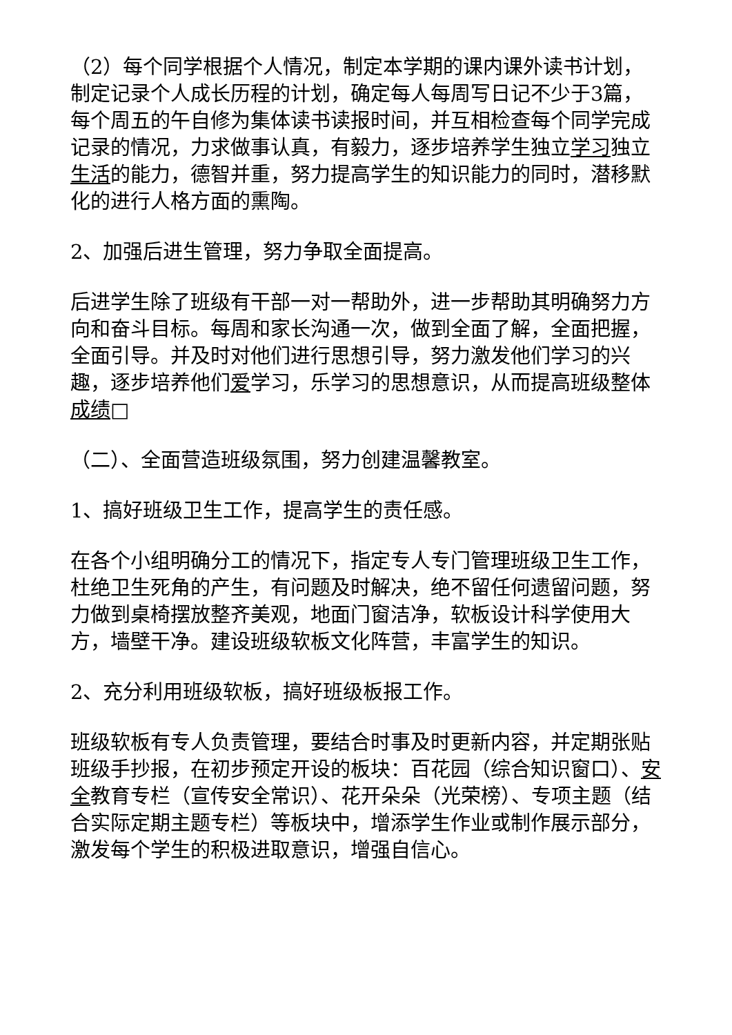（2）每个同学根据个人情况，制定本学期的课内课外读书计划，制定记录个人成长历程的计划，确定每人每周写日记不少于3篇，每个周五的午自修为集体读书读报时间，并互相检查每个同学完成记录的情况，力求做事认真，有毅力，逐步培养学生独立学习独立生活的能力，德智并重，努力提高学生的知识能力的同时，潜移默化的进行人格方面的熏陶。
2、加强后进生管理，努力争取全面提高。
后进学生除了班级有干部一对一帮助外，进一步帮助其明确努力方向和奋斗目标。每周和家长沟通一次，做到全面了解，全面把握，全面引导。并及时对他们进行思想引导，努力激发他们学习的兴趣，逐步培养他们爱学习，乐学习的思想意识，从而提高班级整体成绩□
（二）、全面营造班级氛围，努力创建温馨教室。
1、搞好班级卫生工作，提高学生的责任感。
在各个小组明确分工的情况下，指定专人专门管理班级卫生工作，杜绝卫生死角的产生，有问题及时解决，绝不留任何遗留问题，努力做到桌椅摆放整齐美观，地面门窗洁净，软板设计科学使用大方，墙壁干净。建设班级软板文化阵营，丰富学生的知识。
2、充分利用班级软板，搞好班级板报工作。
班级软板有专人负责管理，要结合时事及时更新内容，并定期张贴班级手抄报，在初步预定开设的板块：百花园（综合知识窗口）、安全教育专栏（宣传安全常识）、花开朵朵（光荣榜）、专项主题（结合实际定期主题专栏）等板块中，增添学生作业或制作展示部分，激发每个学生的积极进取意识，增强自信心。